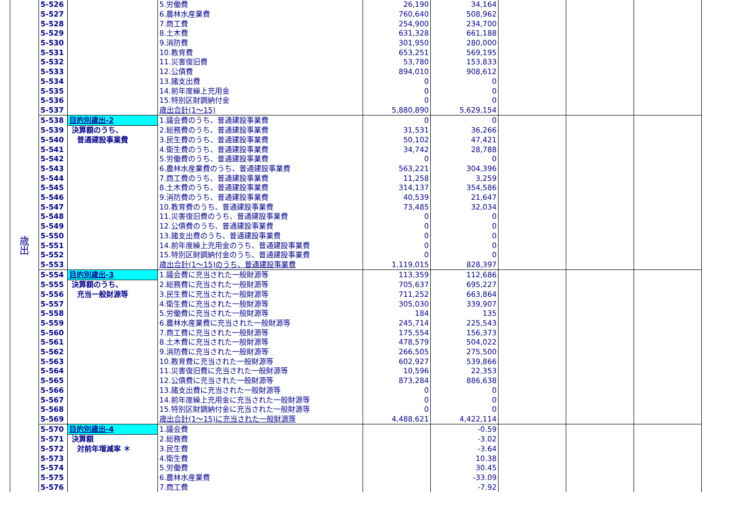| 歳 出 | 5-526 | | 5.労働費 | 26,190 | 34,164 | | | |
| | 5-527 | | 6.農林水産業費 | 760,640 | 508,962 | | | |
| | 5-528 | | 7.商工費 | 254,900 | 234,700 | | | |
| | 5-529 | | 8.土木費 | 631,328 | 661,188 | | | |
| | 5-530 | | 9.消防費 | 301,950 | 280,000 | | | |
| | 5-531 | | 10.教育費 | 653,251 | 569,195 | | | |
| | 5-532 | | 11.災害復旧費 | 53,780 | 153,833 | | | |
| | 5-533 | | 12.公債費 | 894,010 | 908,612 | | | |
| | 5-534 | | 13.諸支出費 | 0 | 0 | | | |
| | 5-535 | | 14.前年度繰上充用金 | 0 | 0 | | | |
| | 5-536 | | 15.特別区財調納付金 | 0 | 0 | | | |
| | 5-537 | | 歳出合計(1～15) | 5,880,890 | 5,629,154 | | | |
| | 5-538 | 目的別歳出-2 | 1.議会費のうち、普通建設事業費 | 0 | 0 | | | |
| | 5-539 | 決算額のうち、 | 2.総務費のうち、普通建設事業費 | 31,531 | 36,266 | | | |
| | 5-540 | 普通建設事業費 | 3.民生費のうち、普通建設事業費 | 50,102 | 47,421 | | | |
| | 5-541 | | 4.衛生費のうち、普通建設事業費 | 34,742 | 28,788 | | | |
| | 5-542 | | 5.労働費のうち、普通建設事業費 | 0 | 0 | | | |
| | 5-543 | | 6.農林水産業費のうち、普通建設事業費 | 563,221 | 304,396 | | | |
| | 5-544 | | 7.商工費のうち、普通建設事業費 | 11,258 | 3,259 | | | |
| | 5-545 | | 8.土木費のうち、普通建設事業費 | 314,137 | 354,586 | | | |
| | 5-546 | | 9.消防費のうち、普通建設事業費 | 40,539 | 21,647 | | | |
| | 5-547 | | 10.教育費のうち、普通建設事業費 | 73,485 | 32,034 | | | |
| | 5-548 | | 11.災害復旧費のうち、普通建設事業費 | 0 | 0 | | | |
| | 5-549 | | 12.公債費のうち、普通建設事業費 | 0 | 0 | | | |
| | 5-550 | | 13.諸支出費のうち、普通建設事業費 | 0 | 0 | | | |
| | 5-551 | | 14.前年度繰上充用金のうち、普通建設事業費 | 0 | 0 | | | |
| | 5-552 | | 15.特別区財調納付金のうち、普通建設事業費 | 0 | 0 | | | |
| | 5-553 | | 歳出合計(1～15)のうち、普通建設事業費 | 1,119,015 | 828,397 | | | |
| | 5-554 | 目的別歳出-3 | 1.議会費に充当された一般財源等 | 113,359 | 112,686 | | | |
| | 5-555 | 決算額のうち、 | 2.総務費に充当された一般財源等 | 705,637 | 695,227 | | | |
| | 5-556 | 充当一般財源等 | 3.民生費に充当された一般財源等 | 711,252 | 663,864 | | | |
| | 5-557 | | 4.衛生費に充当された一般財源等 | 305,030 | 339,907 | | | |
| | 5-558 | | 5.労働費に充当された一般財源等 | 184 | 135 | | | |
| | 5-559 | | 6.農林水産業費に充当された一般財源等 | 245,714 | 225,543 | | | |
| | 5-560 | | 7.商工費に充当された一般財源等 | 175,554 | 156,373 | | | |
| | 5-561 | | 8.土木費に充当された一般財源等 | 478,579 | 504,022 | | | |
| | 5-562 | | 9.消防費に充当された一般財源等 | 266,505 | 275,500 | | | |
| | 5-563 | | 10.教育費に充当された一般財源等 | 602,927 | 539,866 | | | |
| | 5-564 | | 11.災害復旧費に充当された一般財源等 | 10,596 | 22,353 | | | |
| | 5-565 | | 12.公債費に充当された一般財源等 | 873,284 | 886,638 | | | |
| | 5-566 | | 13.諸支出費に充当された一般財源等 | 0 | 0 | | | |
| | 5-567 | | 14.前年度繰上充用金に充当された一般財源等 | 0 | 0 | | | |
| | 5-568 | | 15.特別区財調納付金に充当された一般財源等 | 0 | 0 | | | |
| | 5-569 | | 歳出合計(1～15)に充当された一般財源等 | 4,488,621 | 4,422,114 | | | |
| | 5-570 | 目的別歳出-4 | 1.議会費 | | -0.59 | | | |
| | 5-571 | 決算額 | 2.総務費 | | -3.02 | | | |
| | 5-572 | 対前年増減率 ＊ | 3.民生費 | | -3.64 | | | |
| | 5-573 | | 4.衛生費 | | 10.38 | | | |
| | 5-574 | | 5.労働費 | | 30.45 | | | |
| | 5-575 | | 6.農林水産業費 | | -33.09 | | | |
| | 5-576 | | 7.商工費 | | -7.92 | | | |